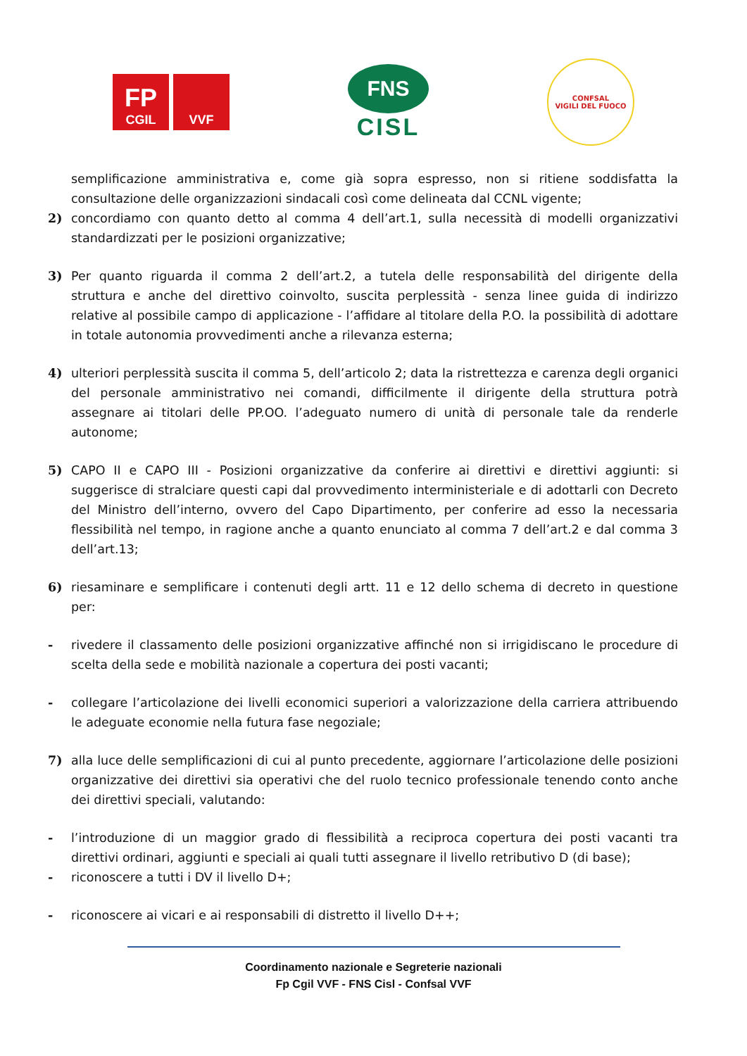FP
CGIL
VVF
FNS
CISL
CONFSAL
VIGILI DEL FUOCO
semplificazione amministrativa e, come già sopra espresso, non si ritiene soddisfatta la consultazione delle organizzazioni sindacali così come delineata dal CCNL vigente;
2) concordiamo con quanto detto al comma 4 dell’art.1, sulla necessità di modelli organizzativi standardizzati per le posizioni organizzative;
3) Per quanto riguarda il comma 2 dell’art.2, a tutela delle responsabilità del dirigente della struttura e anche del direttivo coinvolto, suscita perplessità - senza linee guida di indirizzo relative al possibile campo di applicazione - l’affidare al titolare della P.O. la possibilità di adottare in totale autonomia provvedimenti anche a rilevanza esterna;
4) ulteriori perplessità suscita il comma 5, dell’articolo 2; data la ristrettezza e carenza degli organici del personale amministrativo nei comandi, difficilmente il dirigente della struttura potrà assegnare ai titolari delle PP.OO. l’adeguato numero di unità di personale tale da renderle autonome;
5) CAPO II e CAPO III - Posizioni organizzative da conferire ai direttivi e direttivi aggiunti: si suggerisce di stralciare questi capi dal provvedimento interministeriale e di adottarli con Decreto del Ministro dell’interno, ovvero del Capo Dipartimento, per conferire ad esso la necessaria flessibilità nel tempo, in ragione anche a quanto enunciato al comma 7 dell’art.2 e dal comma 3 dell’art.13;
6) riesaminare e semplificare i contenuti degli artt. 11 e 12 dello schema di decreto in questione per:
- rivedere il classamento delle posizioni organizzative affinché non si irrigidiscano le procedure di scelta della sede e mobilità nazionale a copertura dei posti vacanti;
- collegare l’articolazione dei livelli economici superiori a valorizzazione della carriera attribuendo le adeguate economie nella futura fase negoziale;
7) alla luce delle semplificazioni di cui al punto precedente, aggiornare l’articolazione delle posizioni organizzative dei direttivi sia operativi che del ruolo tecnico professionale tenendo conto anche dei direttivi speciali, valutando:
- l’introduzione di un maggior grado di flessibilità a reciproca copertura dei posti vacanti tra direttivi ordinari, aggiunti e speciali ai quali tutti assegnare il livello retributivo D (di base);
- riconoscere a tutti i DV il livello D+;
- riconoscere ai vicari e ai responsabili di distretto il livello D++;
Coordinamento nazionale e Segreterie nazionali
Fp Cgil VVF - FNS Cisl - Confsal VVF